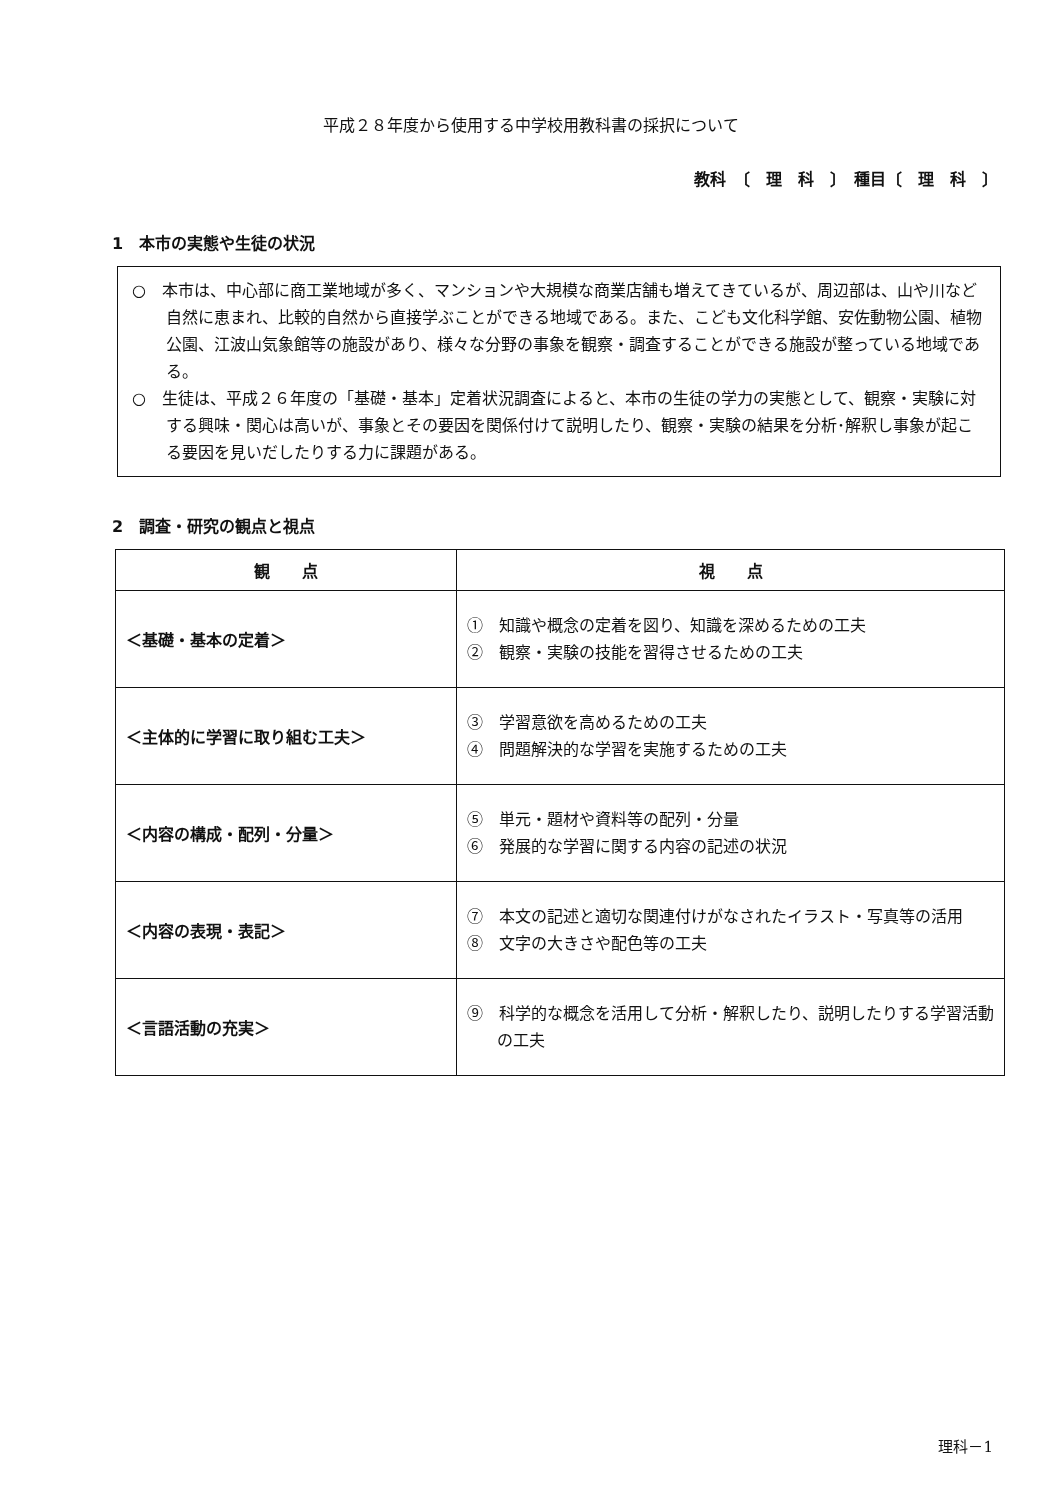平成２８年度から使用する中学校用教科書の採択について
教科　〔　理　科　〕　種目〔　理　科　〕
1　本市の実態や生徒の状況
○　本市は、中心部に商工業地域が多く、マンションや大規模な商業店舗も増えてきているが、周辺部は、山や川など自然に恵まれ、比較的自然から直接学ぶことができる地域である。また、こども文化科学館、安佐動物公園、植物公園、江波山気象館等の施設があり、様々な分野の事象を観察・調査することができる施設が整っている地域である。
○　生徒は、平成２６年度の「基礎・基本」定着状況調査によると、本市の生徒の学力の実態として、観察・実験に対する興味・関心は高いが、事象とその要因を関係付けて説明したり、観察・実験の結果を分析･解釈し事象が起こる要因を見いだしたりする力に課題がある。
2　調査・研究の観点と視点
| 観 点 | 視 点 |
| --- | --- |
| ＜基礎・基本の定着＞ | ① 知識や概念の定着を図り、知識を深めるための工夫 ② 観察・実験の技能を習得させるための工夫 |
| ＜主体的に学習に取り組む工夫＞ | ③ 学習意欲を高めるための工夫 ④ 問題解決的な学習を実施するための工夫 |
| ＜内容の構成・配列・分量＞ | ⑤ 単元・題材や資料等の配列・分量 ⑥ 発展的な学習に関する内容の記述の状況 |
| ＜内容の表現・表記＞ | ⑦ 本文の記述と適切な関連付けがなされたイラスト・写真等の活用 ⑧ 文字の大きさや配色等の工夫 |
| ＜言語活動の充実＞ | ⑨ 科学的な概念を活用して分析・解釈したり、説明したりする学習活動の工夫 |
理科－1